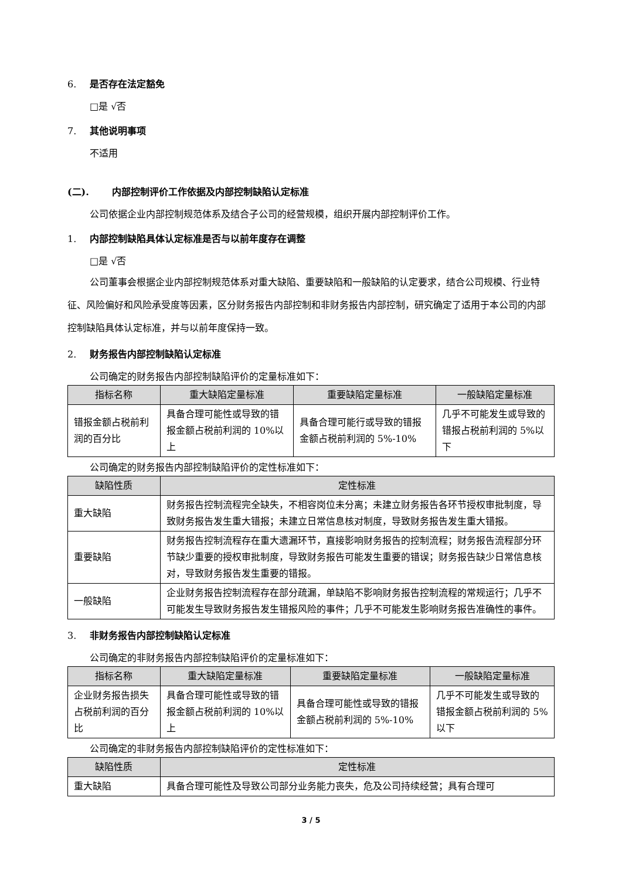6. 是否存在法定豁免
□是 √否
7. 其他说明事项
不适用
(二). 内部控制评价工作依据及内部控制缺陷认定标准
公司依据企业内部控制规范体系及结合子公司的经营规模，组织开展内部控制评价工作。
1. 内部控制缺陷具体认定标准是否与以前年度存在调整
□是 √否
公司董事会根据企业内部控制规范体系对重大缺陷、重要缺陷和一般缺陷的认定要求，结合公司规模、行业特征、风险偏好和风险承受度等因素，区分财务报告内部控制和非财务报告内部控制，研究确定了适用于本公司的内部控制缺陷具体认定标准，并与以前年度保持一致。
2. 财务报告内部控制缺陷认定标准
公司确定的财务报告内部控制缺陷评价的定量标准如下：
| 指标名称 | 重大缺陷定量标准 | 重要缺陷定量标准 | 一般缺陷定量标准 |
| --- | --- | --- | --- |
| 错报金额占税前利润的百分比 | 具备合理可能性或导致的错报金额占税前利润的 10%以上 | 具备合理可能行或导致的错报金额占税前利润的 5%-10% | 几乎不可能发生或导致的错报占税前利润的 5%以下 |
公司确定的财务报告内部控制缺陷评价的定性标准如下：
| 缺陷性质 | 定性标准 |
| --- | --- |
| 重大缺陷 | 财务报告控制流程完全缺失，不相容岗位未分离；未建立财务报告各环节授权审批制度，导致财务报告发生重大错报；未建立日常信息核对制度，导致财务报告发生重大错报。 |
| 重要缺陷 | 财务报告控制流程存在重大遗漏环节，直接影响财务报告的控制流程；财务报告流程部分环节缺少重要的授权审批制度，导致财务报告可能发生重要的错误；财务报告缺少日常信息核对，导致财务报告发生重要的错报。 |
| 一般缺陷 | 企业财务报告控制流程存在部分疏漏，单缺陷不影响财务报告控制流程的常规运行；几乎不可能发生导致财务报告发生错报风险的事件；几乎不可能发生影响财务报告准确性的事件。 |
3. 非财务报告内部控制缺陷认定标准
公司确定的非财务报告内部控制缺陷评价的定量标准如下：
| 指标名称 | 重大缺陷定量标准 | 重要缺陷定量标准 | 一般缺陷定量标准 |
| --- | --- | --- | --- |
| 企业财务报告损失占税前利润的百分比 | 具备合理可能性或导致的错报金额占税前利润的 10%以上 | 具备合理可能性或导致的错报金额占税前利润的 5%-10% | 几乎不可能发生或导致的错报金额占税前利润的 5%以下 |
公司确定的非财务报告内部控制缺陷评价的定性标准如下：
| 缺陷性质 | 定性标准 |
| --- | --- |
| 重大缺陷 | 具备合理可能性及导致公司部分业务能力丧失，危及公司持续经营；具有合理可 |
3 / 5